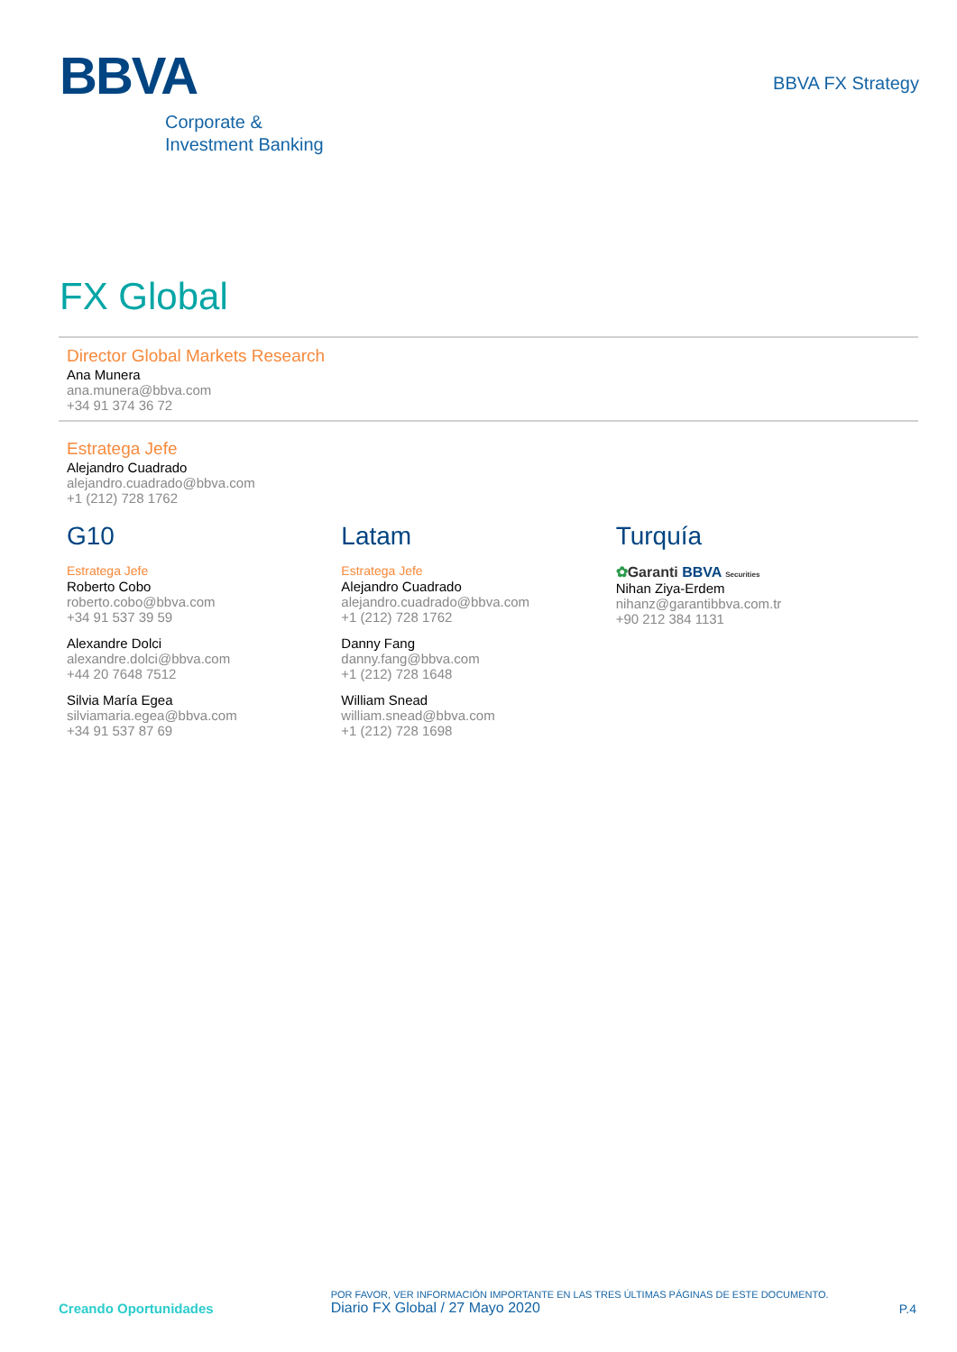BBVA
Corporate &
Investment Banking
BBVA FX Strategy
FX Global
Director Global Markets Research
Ana Munera
ana.munera@bbva.com
+34 91 374 36 72
Estratega Jefe
Alejandro Cuadrado
alejandro.cuadrado@bbva.com
+1 (212) 728 1762
G10
Estratega Jefe
Roberto Cobo
roberto.cobo@bbva.com
+34 91 537 39 59
Alexandre Dolci
alexandre.dolci@bbva.com
+44 20 7648 7512
Silvia María Egea
silviamaria.egea@bbva.com
+34 91 537 87 69
Latam
Estratega Jefe
Alejandro Cuadrado
alejandro.cuadrado@bbva.com
+1 (212) 728 1762
Danny Fang
danny.fang@bbva.com
+1 (212) 728 1648
William Snead
william.snead@bbva.com
+1 (212) 728 1698
Turquía
✿Garanti BBVA Securities
Nihan Ziya-Erdem
nihanz@garantibbva.com.tr
+90 212 384 1131
Creando Oportunidades
POR FAVOR, VER INFORMACIÓN IMPORTANTE EN LAS TRES ÚLTIMAS PÁGINAS DE ESTE DOCUMENTO.
Diario FX Global / 27 Mayo 2020
P.4